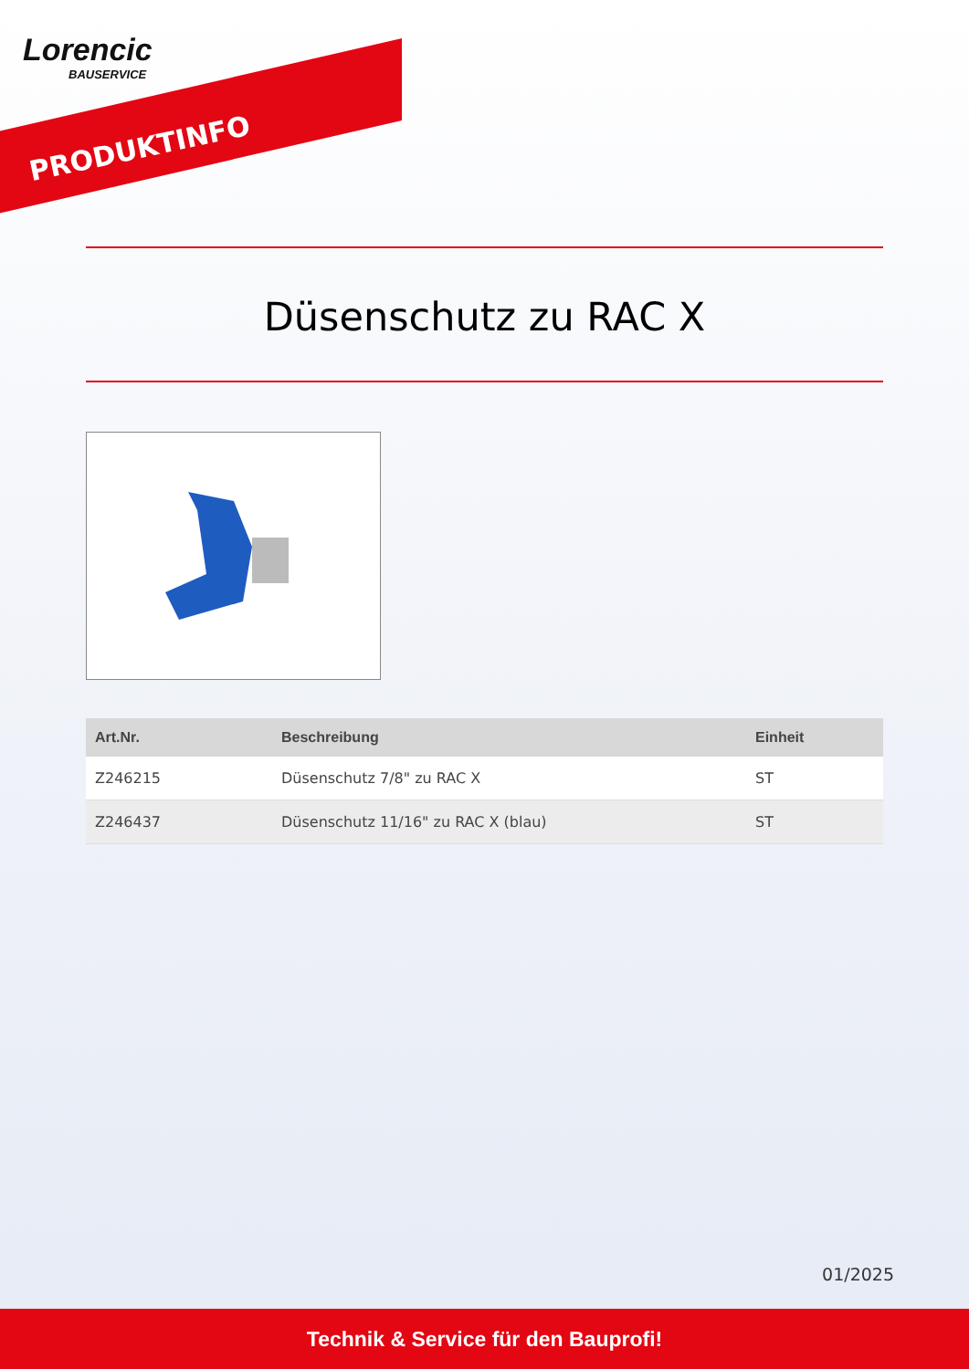Lorencic
BAUSERVICE
PRODUKTINFO
Düsenschutz zu RAC X
| Art.Nr. | Beschreibung | Einheit |
| --- | --- | --- |
| Z246215 | Düsenschutz 7/8" zu RAC X | ST |
| Z246437 | Düsenschutz 11/16" zu RAC X (blau) | ST |
01/2025
Technik & Service für den Bauprofi!